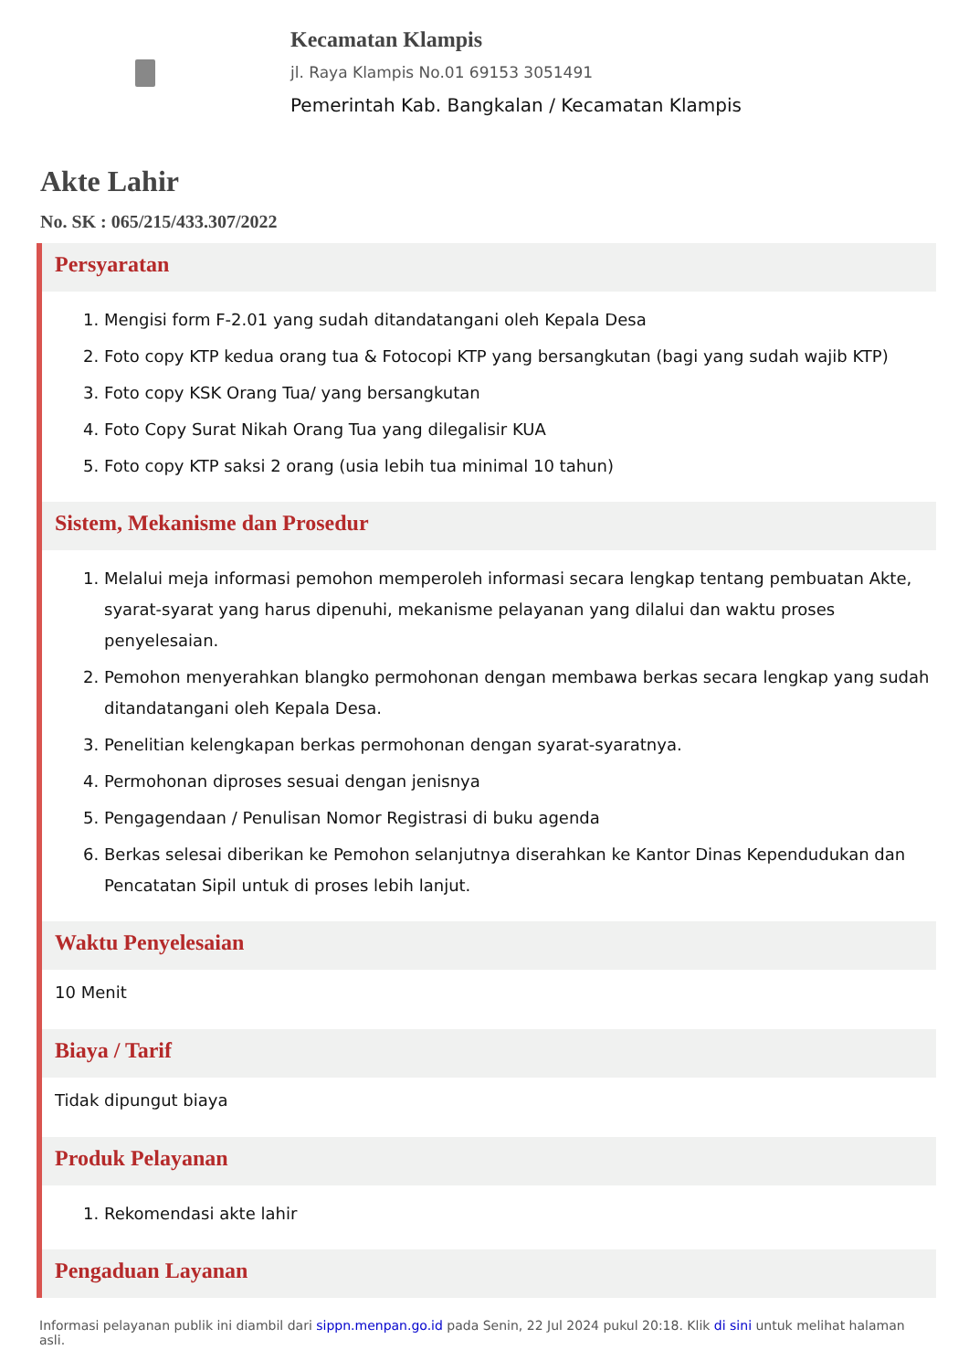Kecamatan Klampis
jl. Raya Klampis No.01 69153 3051491
Pemerintah Kab. Bangkalan / Kecamatan Klampis
Akte Lahir
No. SK : 065/215/433.307/2022
Persyaratan
1. Mengisi form F-2.01 yang sudah ditandatangani oleh Kepala Desa
2. Foto copy KTP kedua orang tua & Fotocopi KTP yang bersangkutan (bagi yang sudah wajib KTP)
3. Foto copy KSK Orang Tua/ yang bersangkutan
4. Foto Copy Surat Nikah Orang Tua yang dilegalisir KUA
5. Foto copy KTP saksi 2 orang (usia lebih tua minimal 10 tahun)
Sistem, Mekanisme dan Prosedur
1. Melalui meja informasi pemohon memperoleh informasi secara lengkap tentang pembuatan Akte, syarat-syarat yang harus dipenuhi, mekanisme pelayanan yang dilalui dan waktu proses penyelesaian.
2. Pemohon menyerahkan blangko permohonan dengan membawa berkas secara lengkap yang sudah ditandatangani oleh Kepala Desa.
3. Penelitian kelengkapan berkas permohonan dengan syarat-syaratnya.
4. Permohonan diproses sesuai dengan jenisnya
5. Pengagendaan / Penulisan Nomor Registrasi di buku agenda
6. Berkas selesai diberikan ke Pemohon selanjutnya diserahkan ke Kantor Dinas Kependudukan dan Pencatatan Sipil untuk di proses lebih lanjut.
Waktu Penyelesaian
10 Menit
Biaya / Tarif
Tidak dipungut biaya
Produk Pelayanan
1. Rekomendasi akte lahir
Pengaduan Layanan
Informasi pelayanan publik ini diambil dari sippn.menpan.go.id pada Senin, 22 Jul 2024 pukul 20:18. Klik di sini untuk melihat halaman asli.